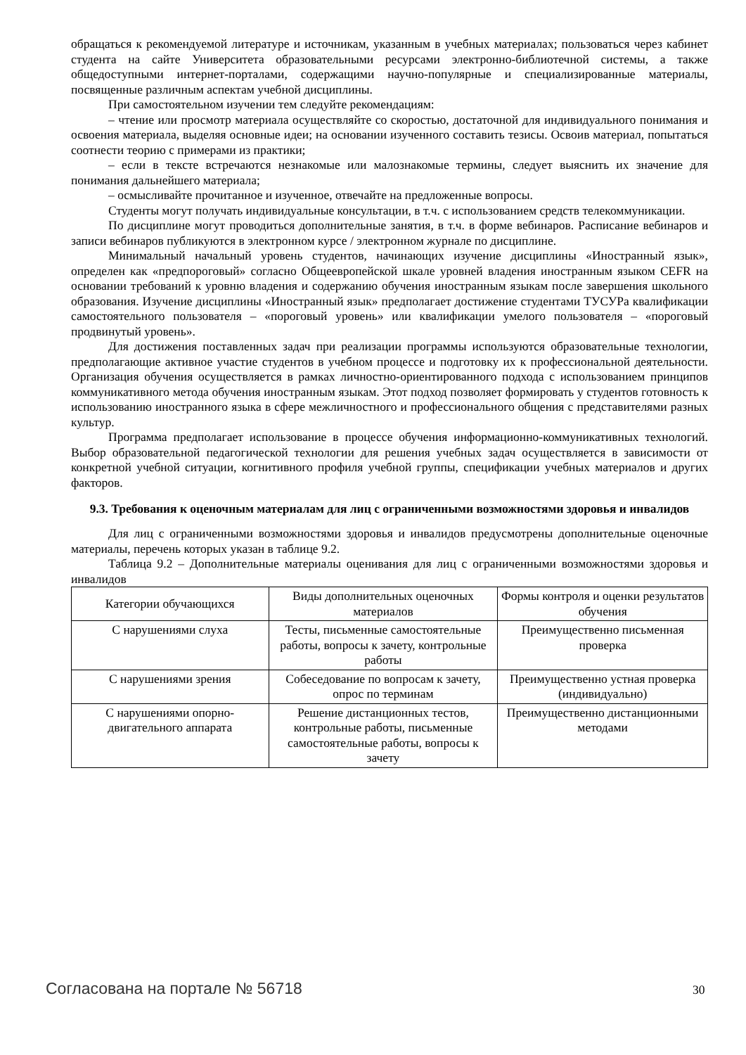обращаться к рекомендуемой литературе и источникам, указанным в учебных материалах; пользоваться через кабинет студента на сайте Университета образовательными ресурсами электронно-библиотечной системы, а также общедоступными интернет-порталами, содержащими научно-популярные и специализированные материалы, посвященные различным аспектам учебной дисциплины.
При самостоятельном изучении тем следуйте рекомендациям:
– чтение или просмотр материала осуществляйте со скоростью, достаточной для индивидуального понимания и освоения материала, выделяя основные идеи; на основании изученного составить тезисы. Освоив материал, попытаться соотнести теорию с примерами из практики;
– если в тексте встречаются незнакомые или малознакомые термины, следует выяснить их значение для понимания дальнейшего материала;
– осмысливайте прочитанное и изученное, отвечайте на предложенные вопросы.
Студенты могут получать индивидуальные консультации, в т.ч. с использованием средств телекоммуникации.
По дисциплине могут проводиться дополнительные занятия, в т.ч. в форме вебинаров. Расписание вебинаров и записи вебинаров публикуются в электронном курсе / электронном журнале по дисциплине.
Минимальный начальный уровень студентов, начинающих изучение дисциплины «Иностранный язык», определен как «предпороговый» согласно Общеевропейской шкале уровней владения иностранным языком CEFR на основании требований к уровню владения и содержанию обучения иностранным языкам после завершения школьного образования. Изучение дисциплины «Иностранный язык» предполагает достижение студентами ТУСУРа квалификации самостоятельного пользователя – «пороговый уровень» или квалификации умелого пользователя – «пороговый продвинутый уровень».
Для достижения поставленных задач при реализации программы используются образовательные технологии, предполагающие активное участие студентов в учебном процессе и подготовку их к профессиональной деятельности. Организация обучения осуществляется в рамках личностно-ориентированного подхода с использованием принципов коммуникативного метода обучения иностранным языкам. Этот подход позволяет формировать у студентов готовность к использованию иностранного языка в сфере межличностного и профессионального общения с представителями разных культур.
Программа предполагает использование в процессе обучения информационно-коммуникативных технологий. Выбор образовательной педагогической технологии для решения учебных задач осуществляется в зависимости от конкретной учебной ситуации, когнитивного профиля учебной группы, спецификации учебных материалов и других факторов.
9.3. Требования к оценочным материалам для лиц с ограниченными возможностями здоровья и инвалидов
Для лиц с ограниченными возможностями здоровья и инвалидов предусмотрены дополнительные оценочные материалы, перечень которых указан в таблице 9.2.
Таблица 9.2 – Дополнительные материалы оценивания для лиц с ограниченными возможностями здоровья и инвалидов
| Категории обучающихся | Виды дополнительных оценочных материалов | Формы контроля и оценки результатов обучения |
| С нарушениями слуха | Тесты, письменные самостоятельные работы, вопросы к зачету, контрольные работы | Преимущественно письменная проверка |
| С нарушениями зрения | Собеседование по вопросам к зачету, опрос по терминам | Преимущественно устная проверка (индивидуально) |
| С нарушениями опорно-двигательного аппарата | Решение дистанционных тестов, контрольные работы, письменные самостоятельные работы, вопросы к зачету | Преимущественно дистанционными методами |
Согласована на портале № 56718 30